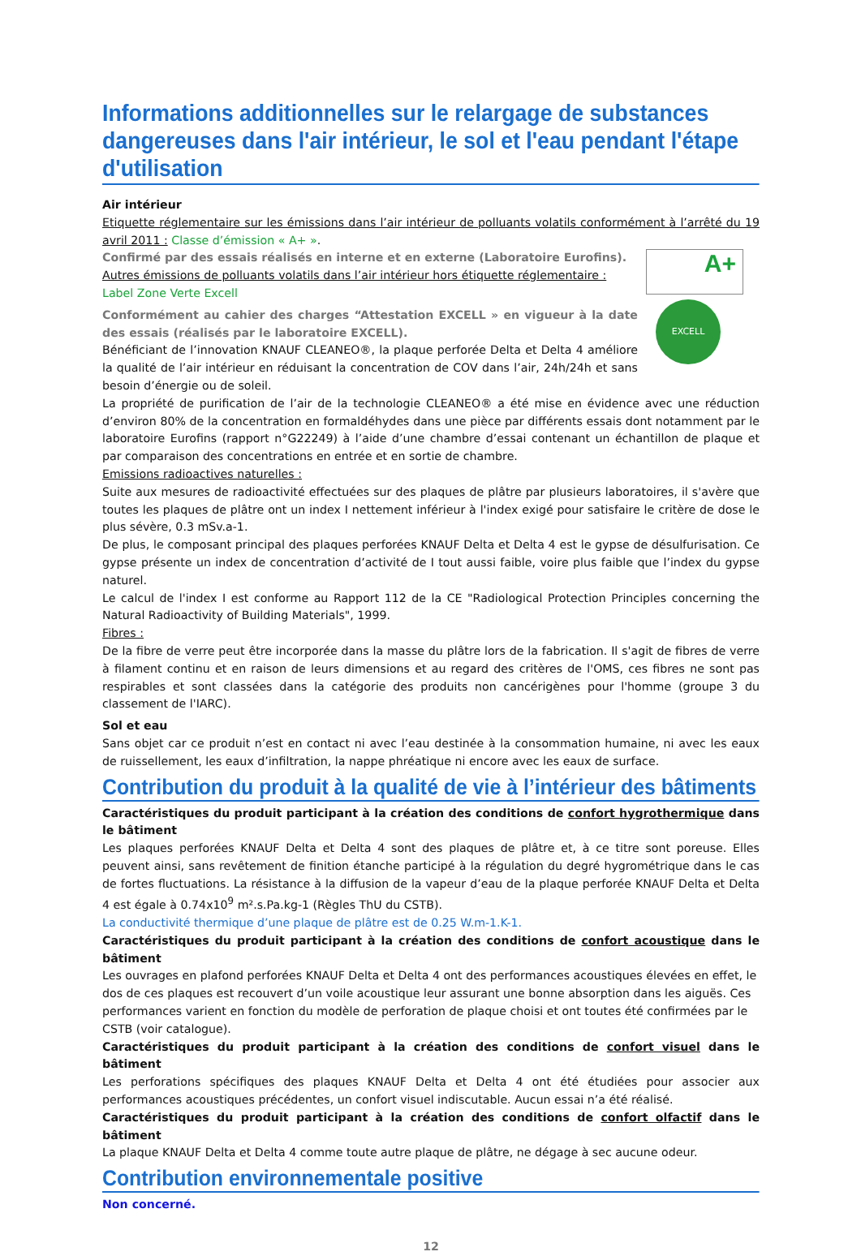Informations additionnelles sur le relargage de substances dangereuses dans l'air intérieur, le sol et l'eau pendant l'étape d'utilisation
Air intérieur
Etiquette réglementaire sur les émissions dans l’air intérieur de polluants volatils conformément à l’arrêté du 19 avril 2011 : Classe d’émission « A+ ».
A+
EXCELL
Confirmé par des essais réalisés en interne et en externe (Laboratoire Eurofins).
Autres émissions de polluants volatils dans l’air intérieur hors étiquette réglementaire :
Label Zone Verte Excell
Conformément au cahier des charges “Attestation EXCELL » en vigueur à la date des essais (réalisés par le laboratoire EXCELL).
Bénéficiant de l’innovation KNAUF CLEANEO®, la plaque perforée Delta et Delta 4 améliore la qualité de l’air intérieur en réduisant la concentration de COV dans l’air, 24h/24h et sans besoin d’énergie ou de soleil.
La propriété de purification de l’air de la technologie CLEANEO® a été mise en évidence avec une réduction d’environ 80% de la concentration en formaldéhydes dans une pièce par différents essais dont notamment par le laboratoire Eurofins (rapport n°G22249) à l’aide d’une chambre d’essai contenant un échantillon de plaque et par comparaison des concentrations en entrée et en sortie de chambre.
Emissions radioactives naturelles :
Suite aux mesures de radioactivité effectuées sur des plaques de plâtre par plusieurs laboratoires, il s'avère que toutes les plaques de plâtre ont un index I nettement inférieur à l'index exigé pour satisfaire le critère de dose le plus sévère, 0.3 mSv.a-1.
De plus, le composant principal des plaques perforées KNAUF Delta et Delta 4 est le gypse de désulfurisation. Ce gypse présente un index de concentration d’activité de I tout aussi faible, voire plus faible que l’index du gypse naturel.
Le calcul de l'index I est conforme au Rapport 112 de la CE "Radiological Protection Principles concerning the Natural Radioactivity of Building Materials", 1999.
Fibres :
De la fibre de verre peut être incorporée dans la masse du plâtre lors de la fabrication. Il s'agit de fibres de verre à filament continu et en raison de leurs dimensions et au regard des critères de l'OMS, ces fibres ne sont pas respirables et sont classées dans la catégorie des produits non cancérigènes pour l'homme (groupe 3 du classement de l'IARC).
Sol et eau
Sans objet car ce produit n’est en contact ni avec l’eau destinée à la consommation humaine, ni avec les eaux de ruissellement, les eaux d’infiltration, la nappe phréatique ni encore avec les eaux de surface.
Contribution du produit à la qualité de vie à l’intérieur des bâtiments
Caractéristiques du produit participant à la création des conditions de confort hygrothermique dans le bâtiment
Les plaques perforées KNAUF Delta et Delta 4 sont des plaques de plâtre et, à ce titre sont poreuse. Elles peuvent ainsi, sans revêtement de finition étanche participé à la régulation du degré hygrométrique dans le cas de fortes fluctuations. La résistance à la diffusion de la vapeur d’eau de la plaque perforée KNAUF Delta et Delta 4 est égale à 0.74x10<sup>9</sup> m².s.Pa.kg-1 (Règles ThU du CSTB).
La conductivité thermique d’une plaque de plâtre est de 0.25 W.m-1.K-1.
Caractéristiques du produit participant à la création des conditions de confort acoustique dans le bâtiment
Les ouvrages en plafond perforées KNAUF Delta et Delta 4 ont des performances acoustiques élevées en effet, le dos de ces plaques est recouvert d’un voile acoustique leur assurant une bonne absorption dans les aiguës. Ces performances varient en fonction du modèle de perforation de plaque choisi et ont toutes été confirmées par le CSTB (voir catalogue).
Caractéristiques du produit participant à la création des conditions de confort visuel dans le bâtiment
Les perforations spécifiques des plaques KNAUF Delta et Delta 4 ont été étudiées pour associer aux performances acoustiques précédentes, un confort visuel indiscutable. Aucun essai n’a été réalisé.
Caractéristiques du produit participant à la création des conditions de confort olfactif dans le bâtiment
La plaque KNAUF Delta et Delta 4 comme toute autre plaque de plâtre, ne dégage à sec aucune odeur.
Contribution environnementale positive
Non concerné.
12